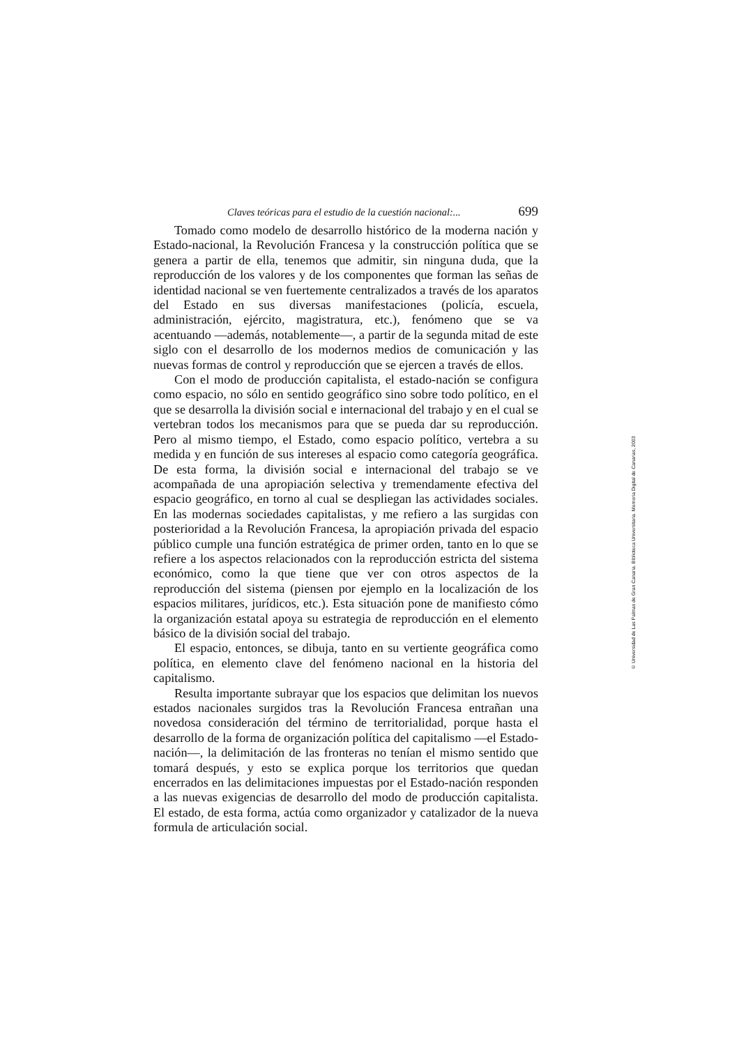Claves teóricas para el estudio de la cuestión nacional:... 699
Tomado como modelo de desarrollo histórico de la moderna nación y Estado-nacional, la Revolución Francesa y la construcción política que se genera a partir de ella, tenemos que admitir, sin ninguna duda, que la reproducción de los valores y de los componentes que forman las señas de identidad nacional se ven fuertemente centralizados a través de los aparatos del Estado en sus diversas manifestaciones (policía, escuela, administración, ejército, magistratura, etc.), fenómeno que se va acentuando —además, notablemente—, a partir de la segunda mitad de este siglo con el desarrollo de los modernos medios de comunicación y las nuevas formas de control y reproducción que se ejercen a través de ellos.
Con el modo de producción capitalista, el estado-nación se configura como espacio, no sólo en sentido geográfico sino sobre todo político, en el que se desarrolla la división social e internacional del trabajo y en el cual se vertebran todos los mecanismos para que se pueda dar su reproducción. Pero al mismo tiempo, el Estado, como espacio político, vertebra a su medida y en función de sus intereses al espacio como categoría geográfica. De esta forma, la división social e internacional del trabajo se ve acompañada de una apropiación selectiva y tremendamente efectiva del espacio geográfico, en torno al cual se despliegan las actividades sociales. En las modernas sociedades capitalistas, y me refiero a las surgidas con posterioridad a la Revolución Francesa, la apropiación privada del espacio público cumple una función estratégica de primer orden, tanto en lo que se refiere a los aspectos relacionados con la reproducción estricta del sistema económico, como la que tiene que ver con otros aspectos de la reproducción del sistema (piensen por ejemplo en la localización de los espacios militares, jurídicos, etc.). Esta situación pone de manifiesto cómo la organización estatal apoya su estrategia de reproducción en el elemento básico de la división social del trabajo.
El espacio, entonces, se dibuja, tanto en su vertiente geográfica como política, en elemento clave del fenómeno nacional en la historia del capitalismo.
Resulta importante subrayar que los espacios que delimitan los nuevos estados nacionales surgidos tras la Revolución Francesa entrañan una novedosa consideración del término de territorialidad, porque hasta el desarrollo de la forma de organización política del capitalismo —el Estado-nación—, la delimitación de las fronteras no tenían el mismo sentido que tomará después, y esto se explica porque los territorios que quedan encerrados en las delimitaciones impuestas por el Estado-nación responden a las nuevas exigencias de desarrollo del modo de producción capitalista. El estado, de esta forma, actúa como organizador y catalizador de la nueva formula de articulación social.
© Universidad de Las Palmas de Gran Canaria. Biblioteca Universitaria. Memoria Digital de Canarias, 2003